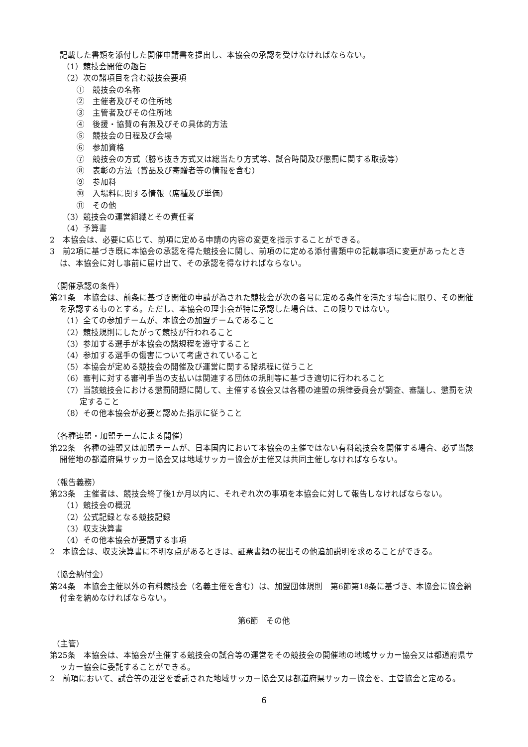記載した書類を添付した開催申請書を提出し、本協会の承認を受けなければならない。
（1）競技会開催の趣旨
（2）次の諸項目を含む競技会要項
①　競技会の名称
②　主催者及びその住所地
③　主管者及びその住所地
④　後援・協賛の有無及びその具体的方法
⑤　競技会の日程及び会場
⑥　参加資格
⑦　競技会の方式（勝ち抜き方式又は総当たり方式等、試合時間及び懲罰に関する取扱等）
⑧　表彰の方法（賞品及び寄贈者等の情報を含む）
⑨　参加料
⑩　入場料に関する情報（席種及び単価）
⑪　その他
（3）競技会の運営組織とその責任者
（4）予算書
2　本協会は、必要に応じて、前項に定める申請の内容の変更を指示することができる。
3　前2項に基づき既に本協会の承認を得た競技会に関し、前項のに定める添付書類中の記載事項に変更があったときは、本協会に対し事前に届け出て、その承認を得なければならない。
（開催承認の条件）
第21条　本協会は、前条に基づき開催の申請が為された競技会が次の各号に定める条件を満たす場合に限り、その開催を承認するものとする。ただし、本協会の理事会が特に承認した場合は、この限りではない。
（1）全ての参加チームが、本協会の加盟チームであること
（2）競技規則にしたがって競技が行われること
（3）参加する選手が本協会の諸規程を遵守すること
（4）参加する選手の傷害について考慮されていること
（5）本協会が定める競技会の開催及び運営に関する諸規程に従うこと
（6）審判に対する審判手当の支払いは関連する団体の規則等に基づき適切に行われること
（7）当該競技会における懲罰問題に関して、主催する協会又は各種の連盟の規律委員会が調査、審議し、懲罰を決定すること
（8）その他本協会が必要と認めた指示に従うこと
（各種連盟・加盟チームによる開催）
第22条　各種の連盟又は加盟チームが、日本国内において本協会の主催ではない有料競技会を開催する場合、必ず当該開催地の都道府県サッカー協会又は地域サッカー協会が主催又は共同主催しなければならない。
（報告義務）
第23条　主催者は、競技会終了後1か月以内に、それぞれ次の事項を本協会に対して報告しなければならない。
（1）競技会の概況
（2）公式記録となる競技記録
（3）収支決算書
（4）その他本協会が要請する事項
2　本協会は、収支決算書に不明な点があるときは、証票書類の提出その他追加説明を求めることができる。
（協会納付金）
第24条　本協会主催以外の有料競技会（名義主催を含む）は、加盟団体規則　第6節第18条に基づき、本協会に協会納付金を納めなければならない。
第6節　その他
（主管）
第25条　本協会は、本協会が主催する競技会の試合等の運営をその競技会の開催地の地域サッカー協会又は都道府県サッカー協会に委託することができる。
2　前項において、試合等の運営を委託された地域サッカー協会又は都道府県サッカー協会を、主管協会と定める。
6